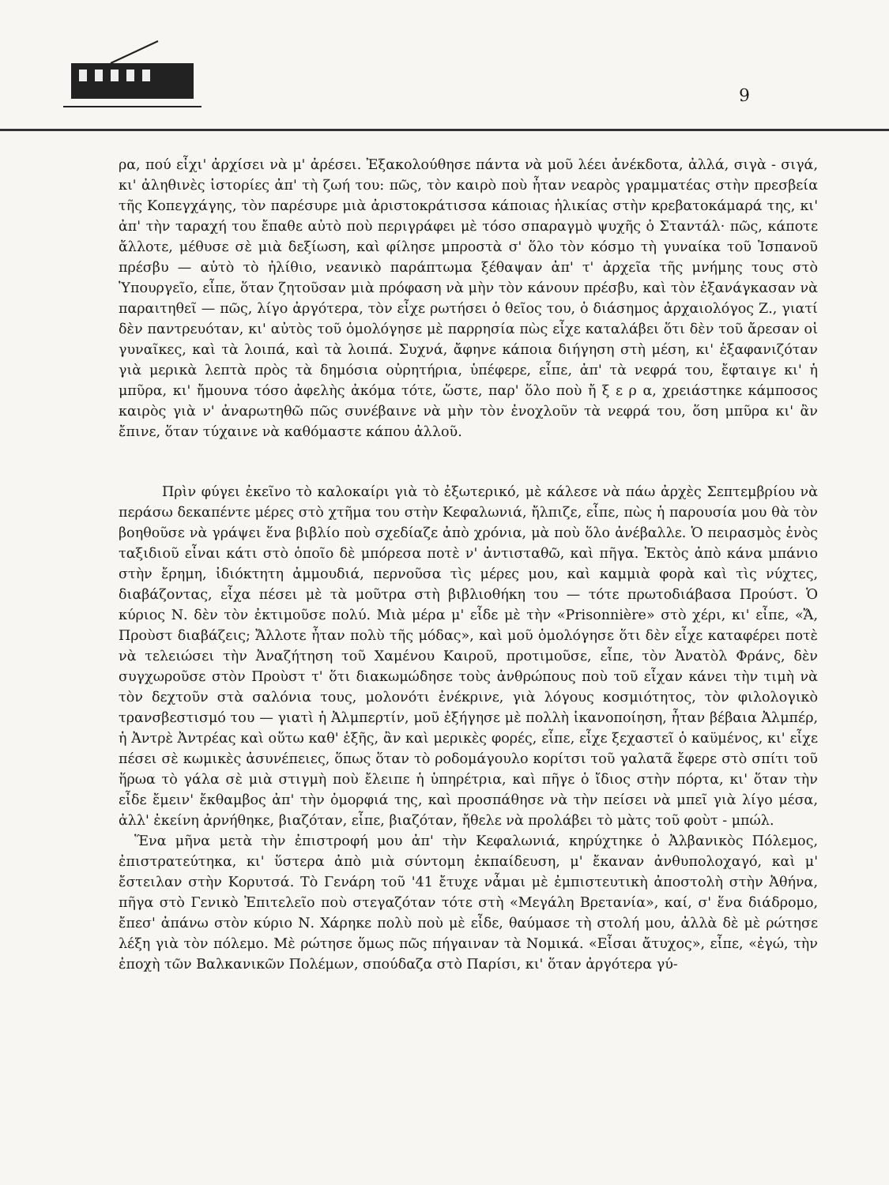9
ρα, πού εἶχι' ἀρχίσει νὰ μ' ἀρέσει. Ἐξακολούθησε πάντα νὰ μοῦ λέει ἀνέκδοτα, ἀλλά, σιγὰ - σιγά, κι' ἀληθινὲς ἱστορίες ἀπ' τὴ ζωή του: πῶς, τὸν καιρὸ ποὺ ἦταν νεαρὸς γραμματέας στὴν πρεσβεία τῆς Κοπεγχάγης, τὸν παρέσυρε μιὰ ἀριστοκράτισσα κάποιας ἡλικίας στὴν κρεβατοκάμαρά της, κι' ἀπ' τὴν ταραχή του ἔπαθε αὐτὸ ποὺ περιγράφει μὲ τόσο σπαραγμὸ ψυχῆς ὁ Σταντάλ· πῶς, κάποτε ἄλλοτε, μέθυσε σὲ μιὰ δεξίωση, καὶ φίλησε μπροστὰ σ' ὅλο τὸν κόσμο τὴ γυναίκα τοῦ Ἱσπανοῦ πρέσβυ — αὐτὸ τὸ ἠλίθιο, νεανικὸ παράπτωμα ξέθαψαν ἀπ' τ' ἀρχεῖα τῆς μνήμης τους στὸ Ὑπουργεῖο, εἶπε, ὅταν ζητοῦσαν μιὰ πρόφαση νὰ μὴν τὸν κάνουν πρέσβυ, καὶ τὸν ἐξανάγκασαν νὰ παραιτηθεῖ — πῶς, λίγο ἀργότερα, τὸν εἶχε ρωτήσει ὁ θεῖος του, ὁ διάσημος ἀρχαιολόγος Ζ., γιατί δὲν παντρευόταν, κι' αὐτὸς τοῦ ὁμολόγησε μὲ παρρησία πὼς εἶχε καταλάβει ὅτι δὲν τοῦ ἄρεσαν οἱ γυναῖκες, καὶ τὰ λοιπά, καὶ τὰ λοιπά. Συχνά, ἄφηνε κάποια διήγηση στὴ μέση, κι' ἐξαφανιζόταν γιὰ μερικὰ λεπτὰ πρὸς τὰ δημόσια οὐρητήρια, ὑπέφερε, εἶπε, ἀπ' τὰ νεφρά του, ἔφταιγε κι' ἡ μπῦρα, κι' ἤμουνα τόσο ἀφελὴς ἀκόμα τότε, ὥστε, παρ' ὅλο ποὺ ἤ ξ ε ρ α, χρειάστηκε κάμποσος καιρὸς γιὰ ν' ἀναρωτηθῶ πῶς συνέβαινε νὰ μὴν τὸν ἐνοχλοῦν τὰ νεφρά του, ὅση μπῦρα κι' ἂν ἔπινε, ὅταν τύχαινε νὰ καθόμαστε κάπου ἀλλοῦ.
Πρὶν φύγει ἐκεῖνο τὸ καλοκαίρι γιὰ τὸ ἐξωτερικό, μὲ κάλεσε νὰ πάω ἀρχὲς Σεπτεμβρίου νὰ περάσω δεκαπέντε μέρες στὸ χτῆμα του στὴν Κεφαλωνιά, ἤλπιζε, εἶπε, πὼς ἡ παρουσία μου θὰ τὸν βοηθοῦσε νὰ γράψει ἕνα βιβλίο ποὺ σχεδίαζε ἀπὸ χρόνια, μὰ ποὺ ὅλο ἀνέβαλλε. Ὁ πειρασμὸς ἑνὸς ταξιδιοῦ εἶναι κάτι στὸ ὁποῖο δὲ μπόρεσα ποτὲ ν' ἀντισταθῶ, καὶ πῆγα. Ἐκτὸς ἀπὸ κάνα μπάνιο στὴν ἔρημη, ἰδιόκτητη ἀμμουδιά, περνοῦσα τὶς μέρες μου, καὶ καμμιὰ φορὰ καὶ τὶς νύχτες, διαβάζοντας, εἶχα πέσει μὲ τὰ μοῦτρα στὴ βιβλιοθήκη του — τότε πρωτοδιάβασα Προύστ. Ὁ κύριος Ν. δὲν τὸν ἐκτιμοῦσε πολύ. Μιὰ μέρα μ' εἶδε μὲ τὴν «Prisonnière» στὸ χέρι, κι' εἶπε, «Ἄ, Προὺστ διαβάζεις; Ἄλλοτε ἦταν πολὺ τῆς μόδας», καὶ μοῦ ὁμολόγησε ὅτι δὲν εἶχε καταφέρει ποτὲ νὰ τελειώσει τὴν Ἀναζήτηση τοῦ Χαμένου Καιροῦ, προτιμοῦσε, εἶπε, τὸν Ἀνατὸλ Φράνς, δὲν συγχωροῦσε στὸν Προὺστ τ' ὅτι διακωμώδησε τοὺς ἀνθρώπους ποὺ τοῦ εἶχαν κάνει τὴν τιμὴ νὰ τὸν δεχτοῦν στὰ σαλόνια τους, μολονότι ἐνέκρινε, γιὰ λόγους κοσμιότητος, τὸν φιλολογικὸ τρανσβεστισμό του — γιατὶ ἡ Ἀλμπερτίν, μοῦ ἐξήγησε μὲ πολλὴ ἱκανοποίηση, ἦταν βέβαια Ἀλμπέρ, ἡ Ἀντρὲ Ἀντρέας καὶ οὕτω καθ' ἑξῆς, ἂν καὶ μερικὲς φορές, εἶπε, εἶχε ξεχαστεῖ ὁ καϋμένος, κι' εἶχε πέσει σὲ κωμικὲς ἀσυνέπειες, ὅπως ὅταν τὸ ροδομάγουλο κορίτσι τοῦ γαλατᾶ ἔφερε στὸ σπίτι τοῦ ἥρωα τὸ γάλα σὲ μιὰ στιγμὴ ποὺ ἔλειπε ἡ ὑπηρέτρια, καὶ πῆγε ὁ ἴδιος στὴν πόρτα, κι' ὅταν τὴν εἶδε ἔμειν' ἔκθαμβος ἀπ' τὴν ὀμορφιά της, καὶ προσπάθησε νὰ τὴν πείσει νὰ μπεῖ γιὰ λίγο μέσα, ἀλλ' ἐκείνη ἀρνήθηκε, βιαζόταν, εἶπε, βιαζόταν, ἤθελε νὰ προλάβει τὸ μὰτς τοῦ φοὺτ - μπώλ.
Ἕνα μῆνα μετὰ τὴν ἐπιστροφή μου ἀπ' τὴν Κεφαλωνιά, κηρύχτηκε ὁ Ἀλβανικὸς Πόλεμος, ἐπιστρατεύτηκα, κι' ὕστερα ἀπὸ μιὰ σύντομη ἐκπαίδευση, μ' ἔκαναν ἀνθυπολοχαγό, καὶ μ' ἔστειλαν στὴν Κορυτσά. Τὸ Γενάρη τοῦ '41 ἔτυχε νἆμαι μὲ ἐμπιστευτικὴ ἀποστολὴ στὴν Ἀθήνα, πῆγα στὸ Γενικὸ Ἐπιτελεῖο ποὺ στεγαζόταν τότε στὴ «Μεγάλη Βρετανία», καί, σ' ἕνα διάδρομο, ἔπεσ' ἀπάνω στὸν κύριο Ν. Χάρηκε πολὺ ποὺ μὲ εἶδε, θαύμασε τὴ στολή μου, ἀλλὰ δὲ μὲ ρώτησε λέξη γιὰ τὸν πόλεμο. Μὲ ρώτησε ὅμως πῶς πήγαιναν τὰ Νομικά. «Εἶσαι ἄτυχος», εἶπε, «ἐγώ, τὴν ἐποχὴ τῶν Βαλκανικῶν Πολέμων, σπούδαζα στὸ Παρίσι, κι' ὅταν ἀργότερα γύ-